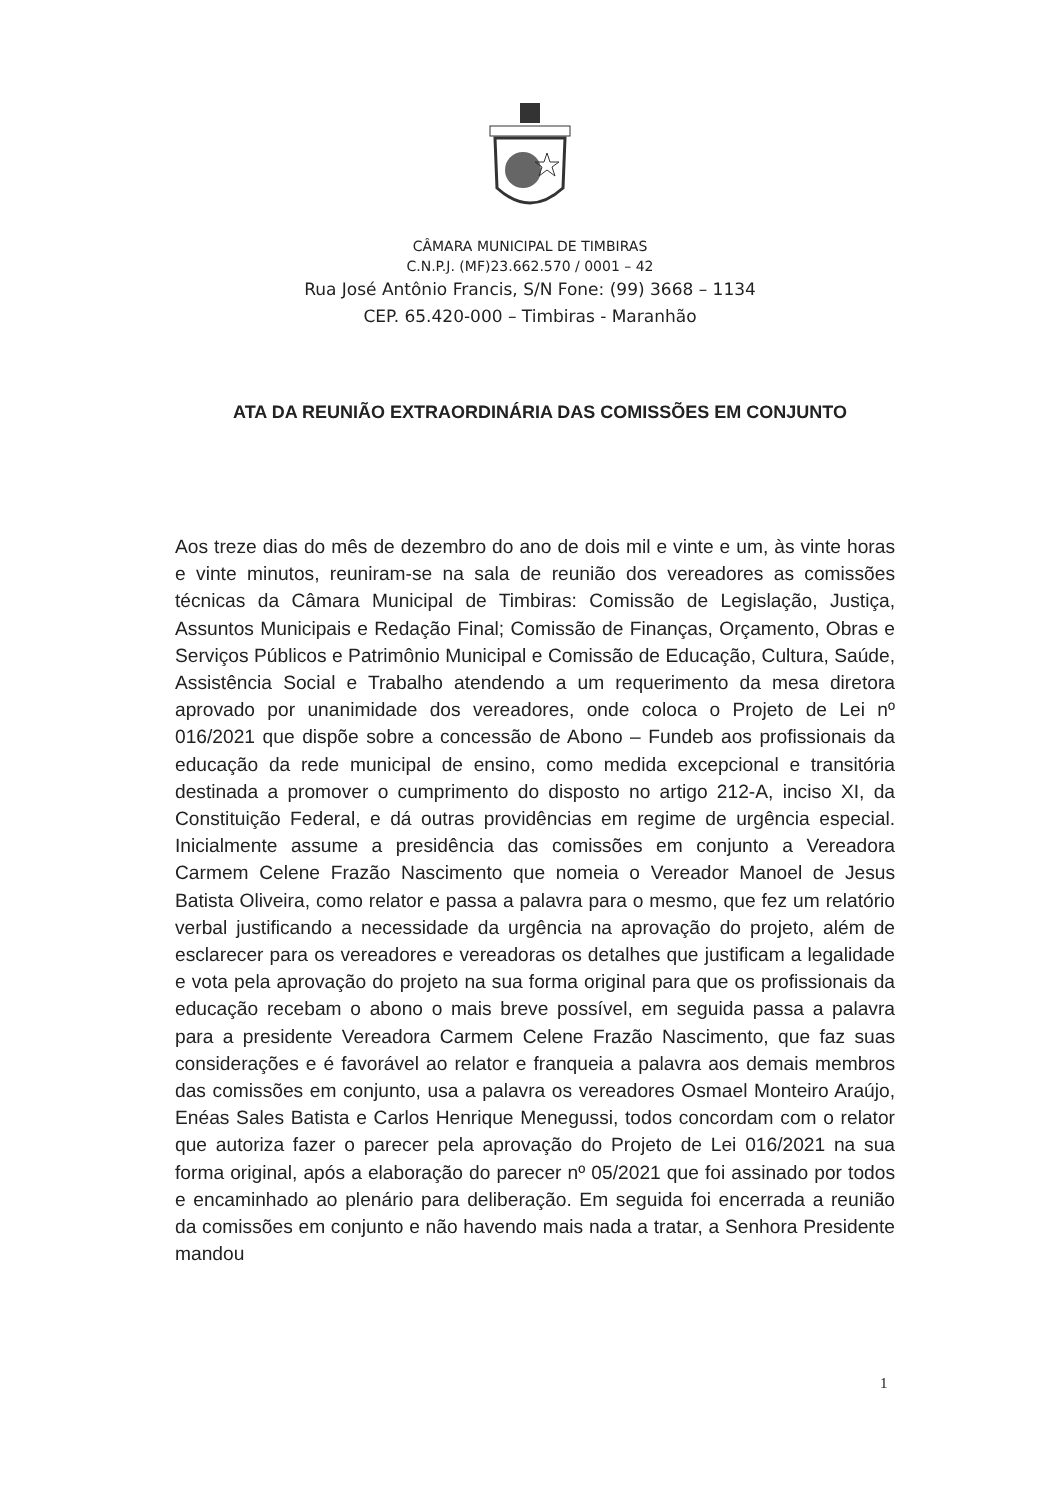CÂMARA MUNICIPAL DE TIMBIRAS
C.N.P.J. (MF)23.662.570 / 0001 – 42
Rua José Antônio Francis, S/N Fone: (99) 3668 – 1134
CEP. 65.420-000 – Timbiras - Maranhão
ATA DA REUNIÃO EXTRAORDINÁRIA DAS COMISSÕES EM CONJUNTO
Aos treze dias do mês de dezembro do ano de dois mil e vinte e um, às vinte horas e vinte minutos, reuniram-se na sala de reunião dos vereadores as comissões técnicas da Câmara Municipal de Timbiras: Comissão de Legislação, Justiça, Assuntos Municipais e Redação Final; Comissão de Finanças, Orçamento, Obras e Serviços Públicos e Patrimônio Municipal e Comissão de Educação, Cultura, Saúde, Assistência Social e Trabalho atendendo a um requerimento da mesa diretora aprovado por unanimidade dos vereadores, onde coloca o Projeto de Lei nº 016/2021 que dispõe sobre a concessão de Abono – Fundeb aos profissionais da educação da rede municipal de ensino, como medida excepcional e transitória destinada a promover o cumprimento do disposto no artigo 212-A, inciso XI, da Constituição Federal, e dá outras providências em regime de urgência especial. Inicialmente assume a presidência das comissões em conjunto a Vereadora Carmem Celene Frazão Nascimento que nomeia o Vereador Manoel de Jesus Batista Oliveira, como relator e passa a palavra para o mesmo, que fez um relatório verbal justificando a necessidade da urgência na aprovação do projeto, além de esclarecer para os vereadores e vereadoras os detalhes que justificam a legalidade e vota pela aprovação do projeto na sua forma original para que os profissionais da educação recebam o abono o mais breve possível, em seguida passa a palavra para a presidente Vereadora Carmem Celene Frazão Nascimento, que faz suas considerações e é favorável ao relator e franqueia a palavra aos demais membros das comissões em conjunto, usa a palavra os vereadores Osmael Monteiro Araújo, Enéas Sales Batista e Carlos Henrique Menegussi, todos concordam com o relator que autoriza fazer o parecer pela aprovação do Projeto de Lei 016/2021 na sua forma original, após a elaboração do parecer nº 05/2021 que foi assinado por todos e encaminhado ao plenário para deliberação. Em seguida foi encerrada a reunião da comissões em conjunto e não havendo mais nada a tratar, a Senhora Presidente mandou
1